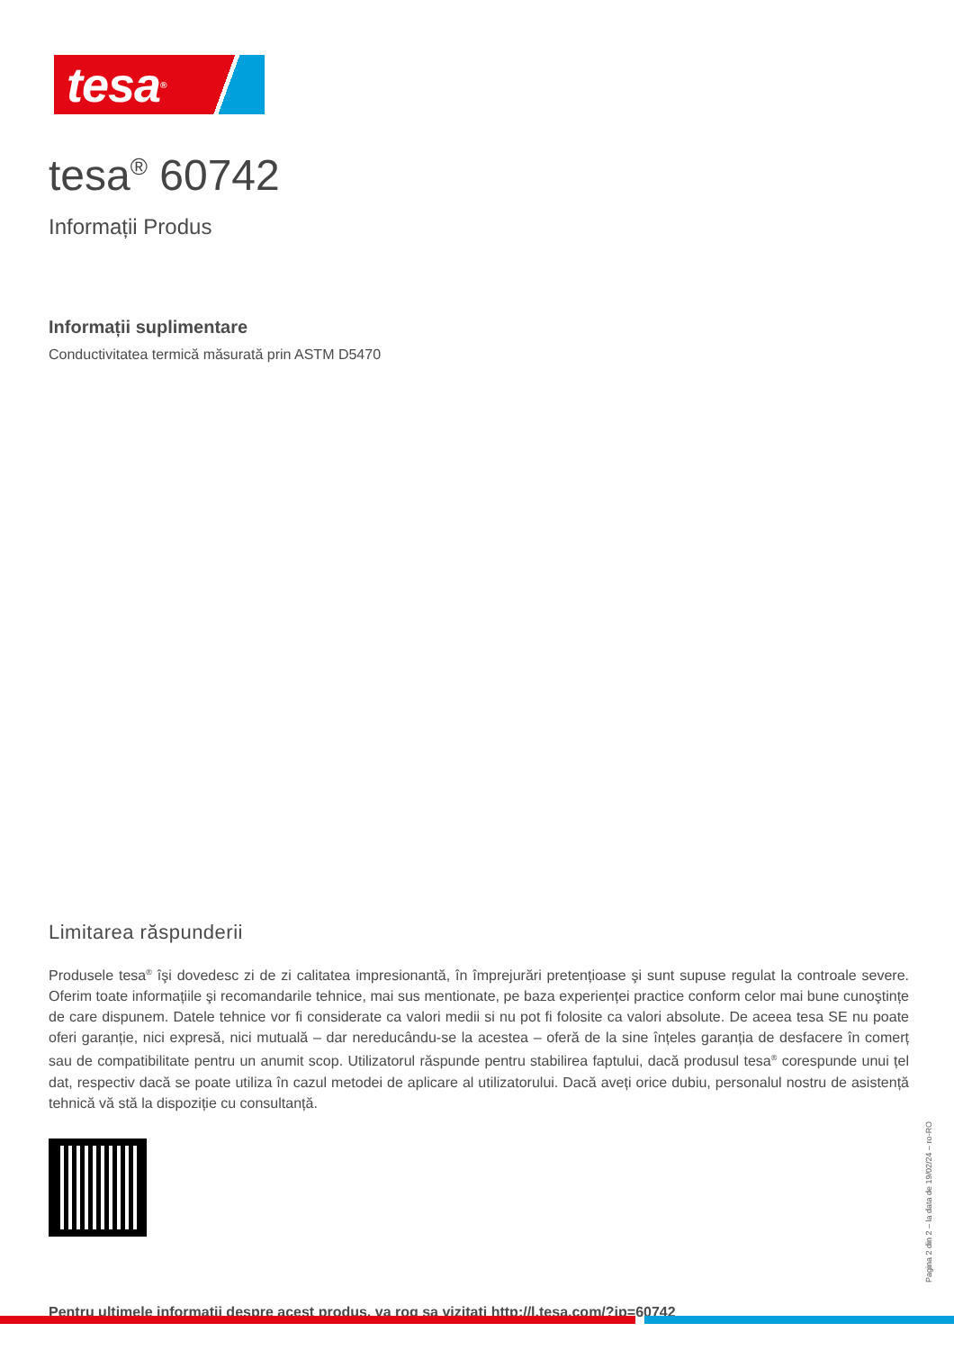tesa<sup>®</sup>
tesa<sup>®</sup> 60742
Informații Produs
Informații suplimentare
Conductivitatea termică măsurată prin ASTM D5470
Limitarea răspunderii
Produsele tesa<sup>®</sup> îşi dovedesc zi de zi calitatea impresionantă, în împrejurări pretențioase şi sunt supuse regulat la controale severe. Oferim toate informațiile şi recomandarile tehnice, mai sus mentionate, pe baza experienței practice conform celor mai bune cunoştințe de care dispunem. Datele tehnice vor fi considerate ca valori medii si nu pot fi folosite ca valori absolute. De aceea tesa SE nu poate oferi garanție, nici expresă, nici mutuală – dar nereducându-se la acestea – oferă de la sine înțeles garanția de desfacere în comerț sau de compatibilitate pentru un anumit scop. Utilizatorul răspunde pentru stabilirea faptului, dacă produsul tesa<sup>®</sup> corespunde unui țel dat, respectiv dacă se poate utiliza în cazul metodei de aplicare al utilizatorului. Dacă aveți orice dubiu, personalul nostru de asistență tehnică vă stă la dispoziție cu consultanță.
Pagina 2 din 2 – la data de 19/02/24 – ro-RO
Pentru ultimele informatii despre acest produs, va rog sa vizitati http://l.tesa.com/?ip=60742